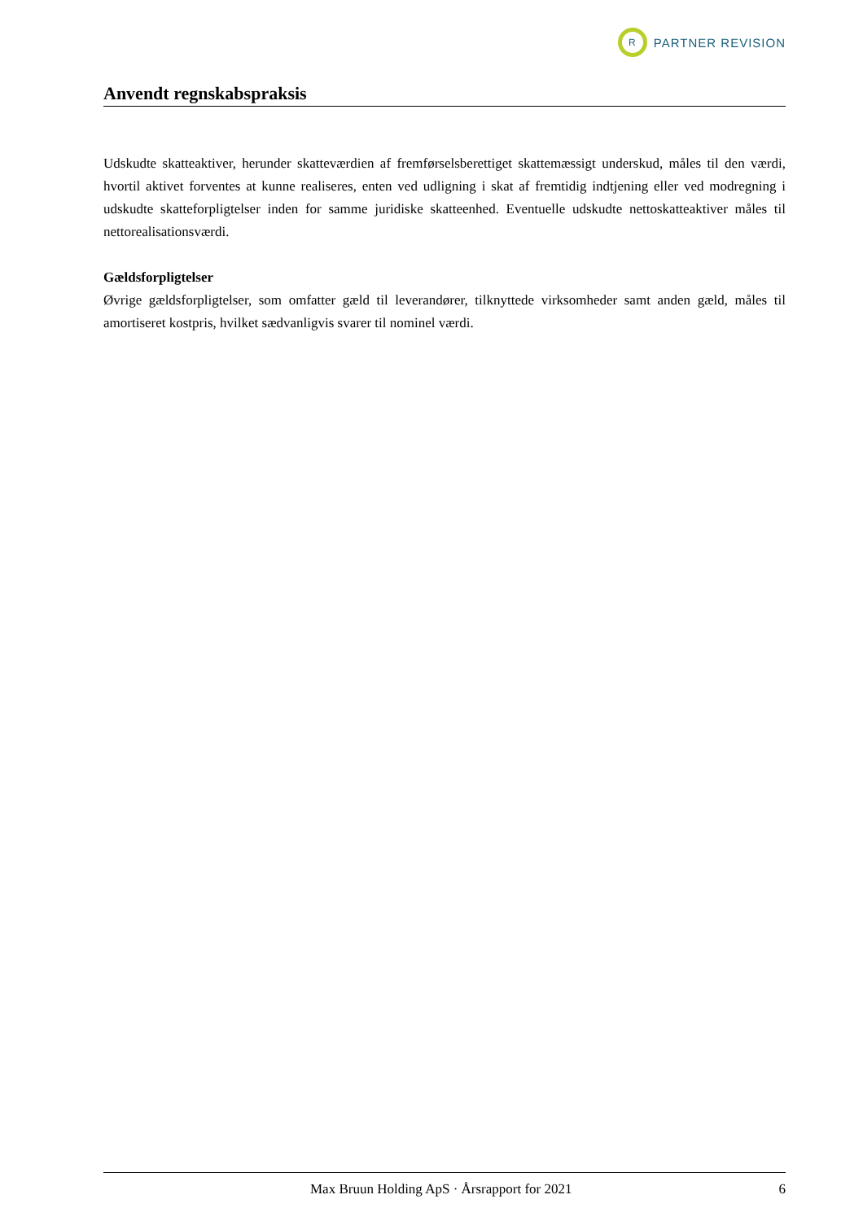R
PARTNER REVISION
Anvendt regnskabspraksis
Udskudte skatteaktiver, herunder skatteværdien af fremførselsberettiget skattemæssigt underskud, måles til den værdi, hvortil aktivet forventes at kunne realiseres, enten ved udligning i skat af fremtidig indtjening eller ved modregning i udskudte skatteforpligtelser inden for samme juridiske skatteenhed. Eventuelle udskudte nettoskatteaktiver måles til nettorealisationsværdi.
Gældsforpligtelser
Øvrige gældsforpligtelser, som omfatter gæld til leverandører, tilknyttede virksomheder samt anden gæld, måles til amortiseret kostpris, hvilket sædvanligvis svarer til nominel værdi.
Max Bruun Holding ApS · Årsrapport for 2021 6